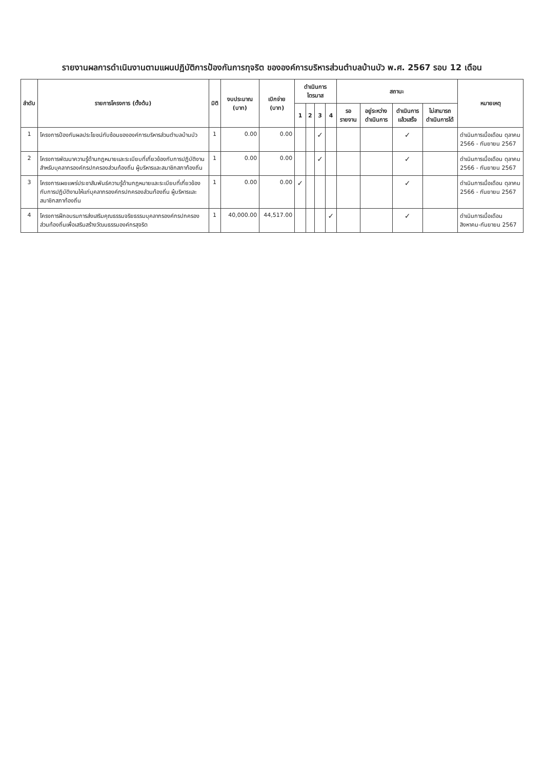รายงานผลการดำเนินงานตามแผนปฏิบัติการป้องกันการทุจริต ขององค์การบริหารส่วนตำบลบ้านบัว พ.ศ. 2567 รอบ 12 เดือน
| ลำดับ | รายการโครงการ (ตั้งต้น) | มิติ | งบประมาณ (บาท) | เบิกจ่าย (บาท) | ดำเนินการไตรมาส | | | | สถานะ | | | | หมายเหตุ |
| --- | --- | --- | --- | --- | --- | --- | --- | --- | --- | --- | --- | --- | --- |
| | | | | | 1 | 2 | 3 | 4 | รอรายงาน | อยู่ระหว่างดำเนินการ | ดำเนินการแล้วเสร็จ | ไม่สามารถดำเนินการได้ | |
| 1 | โครงการป้องกันผลประโยชน์ทับซ้อนขององค์การบริหารส่วนตำบลบ้านบัว | 1 | 0.00 | 0.00 | | | ✓ | | | | ✓ | | ดำเนินการเมื่อเดือน ตุลาคม 2566 - กันยายน 2567 |
| 2 | โครงการพัฒนาความรู้ด้านกฎหมายและระเบียบที่เกี่ยวข้องกับการปฏิบัติงาน สำหรับบุคลากรองค์กรปกครองส่วนท้องถิ่น ผู้บริหารและสมาชิกสภาท้องถิ่น | 1 | 0.00 | 0.00 | | | ✓ | | | | ✓ | | ดำเนินการเมื่อเดือน ตุลาคม 2566 - กันยายน 2567 |
| 3 | โครงการเผยแพร่ประชาสัมพันธ์ความรู้ด้านกฎหมายและระเบียบที่เกี่ยวข้องกับการปฏิบัติงานให้แก่บุคลากรองค์กรปกครองส่วนท้องถิ่น ผู้บริหารและสมาชิกสภาท้องถิ่น | 1 | 0.00 | 0.00 | ✓ | | | | | | ✓ | | ดำเนินการเมื่อเดือน ตุลาคม 2566 - กันยายน 2567 |
| 4 | โครงการฝึกอบรมการส่งเสริมคุณธรรมจริยธรรมบุคลากรองค์กรปกครองส่วนท้องถิ่นเพื่อเสริมสร้างวัฒนธรรมองค์กรสุจริต | 1 | 40,000.00 | 44,517.00 | | | | ✓ | | | ✓ | | ดำเนินการเมื่อเดือน สิงหาคม-กันยายน 2567 |